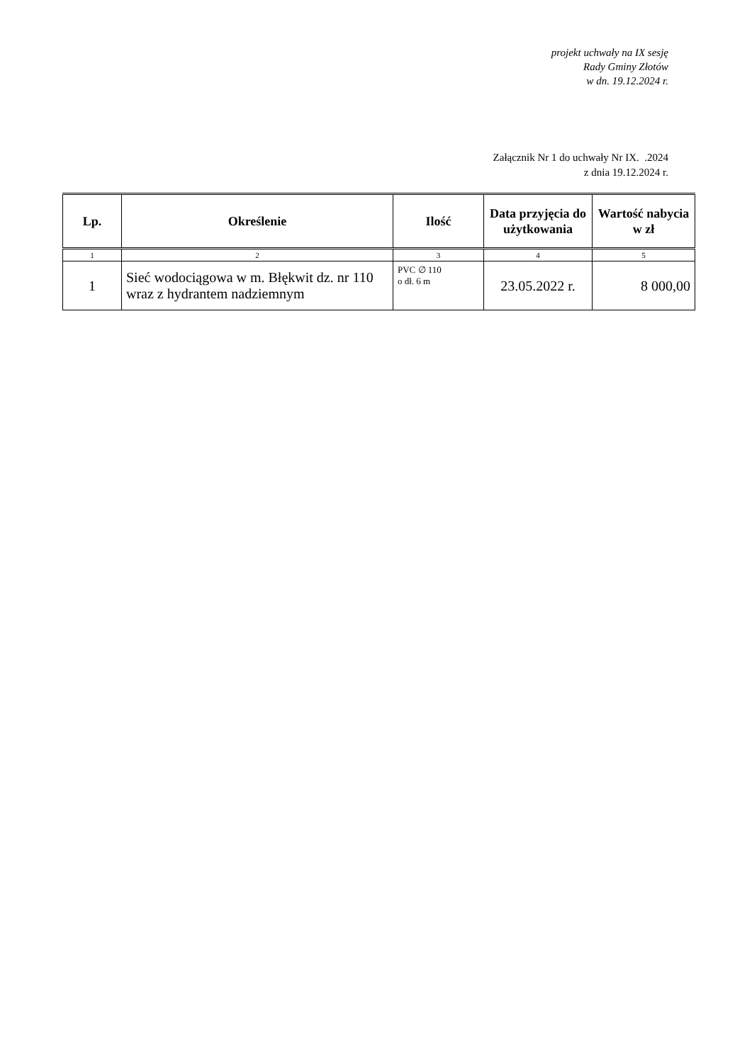projekt uchwały na IX sesję
Rady Gminy Złotów
w dn. 19.12.2024 r.
Załącznik Nr 1 do uchwały Nr IX. .2024
z dnia 19.12.2024 r.
| Lp. | Określenie | Ilość | Data przyjęcia do użytkowania | Wartość nabycia w zł |
| --- | --- | --- | --- | --- |
| 1 | 2 | 3 | 4 | 5 |
| 1 | Sieć wodociągowa w m. Błękwit dz. nr 110 wraz z hydrantem nadziemnym | PVC ∅ 110 o dł. 6 m | 23.05.2022 r. | 8 000,00 |